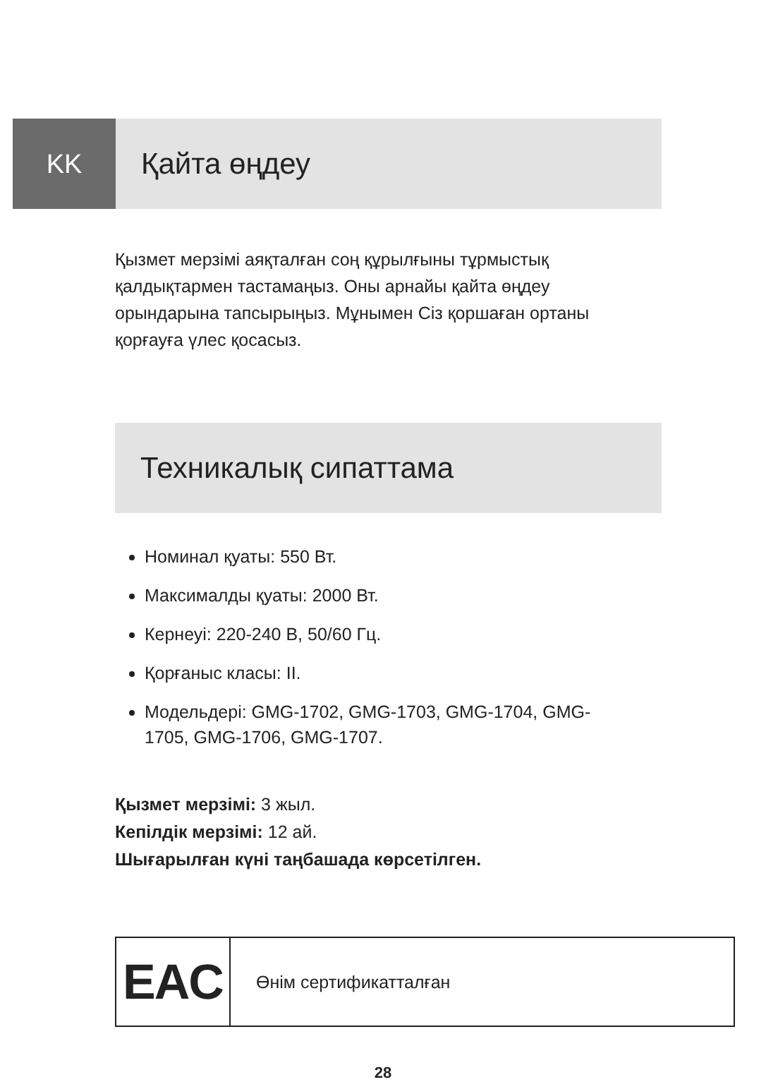KK Қайта өңдеу
Қызмет мерзімі аяқталған соң құрылғыны тұрмыстық қалдықтармен тастамаңыз. Оны арнайы қайта өңдеу орындарына тапсырыңыз. Мұнымен Сіз қоршаған ортаны қорғауға үлес қосасыз.
Техникалық сипаттама
Номинал қуаты: 550 Вт.
Максималды қуаты: 2000 Вт.
Кернеуі: 220-240 В, 50/60 Гц.
Қорғаныс класы: II.
Модельдері: GMG-1702, GMG-1703, GMG-1704, GMG-1705, GMG-1706, GMG-1707.
Қызмет мерзімі: 3 жыл.
Кепілдік мерзімі: 12 ай.
Шығарылған күні таңбашада көрсетілген.
EAC
Өнім сертификатталған
28